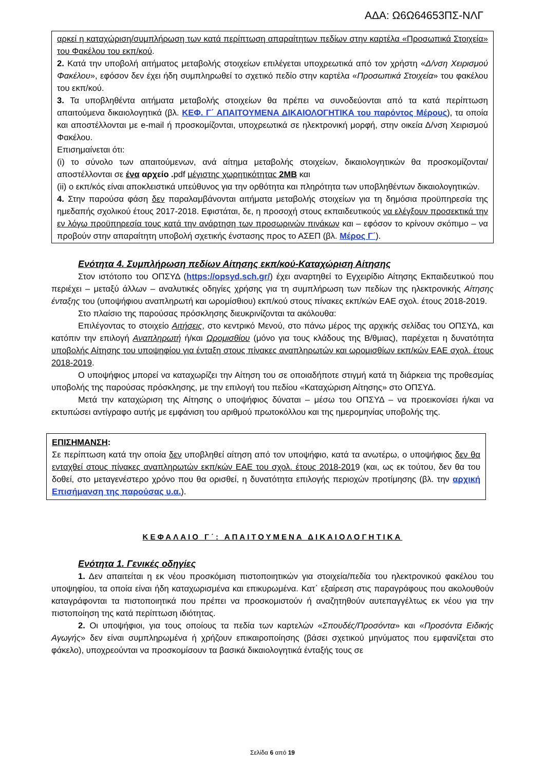ΑΔΑ: Ω6Ω64653ΠΣ-ΝΛΓ
αρκεί η καταχώριση/συμπλήρωση των κατά περίπτωση απαραίτητων πεδίων στην καρτέλα «Προσωπικά Στοιχεία» του Φακέλου του εκπ/κού.
2. Κατά την υποβολή αιτήματος μεταβολής στοιχείων επιλέγεται υποχρεωτικά από τον χρήστη «Δ/νση Χειρισμού Φακέλου», εφόσον δεν έχει ήδη συμπληρωθεί το σχετικό πεδίο στην καρτέλα «Προσωπικά Στοιχεία» του φακέλου του εκπ/κού.
3. Τα υποβληθέντα αιτήματα μεταβολής στοιχείων θα πρέπει να συνοδεύονται από τα κατά περίπτωση απαιτούμενα δικαιολογητικά (βλ. ΚΕΦ. Γ΄ ΑΠΑΙΤΟΥΜΕΝΑ ΔΙΚΑΙΟΛΟΓΗΤΙΚΑ του παρόντος Μέρους), τα οποία και αποστέλλονται με e-mail ή προσκομίζονται, υποχρεωτικά σε ηλεκτρονική μορφή, στην οικεία Δ/νση Χειρισμού Φακέλου.
Επισημαίνεται ότι:
(i) το σύνολο των απαιτούμενων, ανά αίτημα μεταβολής στοιχείων, δικαιολογητικών θα προσκομίζονται/αποστέλλονται σε ένα αρχείο . pdf μέγιστης χωρητικότητας 2MB και
(ii) ο εκπ/κός είναι αποκλειστικά υπεύθυνος για την ορθότητα και πληρότητα των υποβληθέντων δικαιολογητικών.
4. Στην παρούσα φάση δεν παραλαμβάνονται αιτήματα μεταβολής στοιχείων για τη δημόσια προϋπηρεσία της ημεδαπής σχολικού έτους 2017-2018. Εφιστάται, δε, η προσοχή στους εκπαιδευτικούς να ελέγξουν προσεκτικά την εν λόγω προϋπηρεσία τους κατά την ανάρτηση των προσωρινών πινάκων και – εφόσον το κρίνουν σκόπιμο – να προβούν στην απαραίτητη υποβολή σχετικής ένστασης προς το ΑΣΕΠ (βλ. Μέρος Γ΄).
Ενότητα 4. Συμπλήρωση πεδίων Αίτησης εκπ/κού-Καταχώριση Αίτησης
Στον ιστότοπο του ΟΠΣΥΔ (https://opsyd.sch.gr/) έχει αναρτηθεί το Εγχειρίδιο Αίτησης Εκπαιδευτικού που περιέχει – μεταξύ άλλων – αναλυτικές οδηγίες χρήσης για τη συμπλήρωση των πεδίων της ηλεκτρονικής Αίτησης ένταξης του (υποψήφιου αναπληρωτή και ωρομίσθιου) εκπ/κού στους πίνακες εκπ/κών ΕΑΕ σχολ. έτους 2018-2019.
Στο πλαίσιο της παρούσας πρόσκλησης διευκρινίζονται τα ακόλουθα:
Επιλέγοντας το στοιχείο Αιτήσεις, στο κεντρικό Μενού, στο πάνω μέρος της αρχικής σελίδας του ΟΠΣΥΔ, και κατόπιν την επιλογή Αναπληρωτή ή/και Ωρομισθίου (μόνο για τους κλάδους της Β/θμιας), παρέχεται η δυνατότητα υποβολής Αίτησης του υποψηφίου για ένταξη στους πίνακες αναπληρωτών και ωρομισθίων εκπ/κών ΕΑΕ σχολ. έτους 2018-2019.
Ο υποψήφιος μπορεί να καταχωρίζει την Αίτηση του σε οποιαδήποτε στιγμή κατά τη διάρκεια της προθεσμίας υποβολής της παρούσας πρόσκλησης, με την επιλογή του πεδίου «Καταχώριση Αίτησης» στο ΟΠΣΥΔ.
Μετά την καταχώριση της Αίτησης ο υποψήφιος δύναται – μέσω του ΟΠΣΥΔ – να προεικονίσει ή/και να εκτυπώσει αντίγραφο αυτής με εμφάνιση του αριθμού πρωτοκόλλου και της ημερομηνίας υποβολής της.
ΕΠΙΣΗΜΑΝΣΗ:
Σε περίπτωση κατά την οποία δεν υποβληθεί αίτηση από τον υποψήφιο, κατά τα ανωτέρω, ο υποψήφιος δεν θα ενταχθεί στους πίνακες αναπληρωτών εκπ/κών ΕΑΕ του σχολ. έτους 2018-2019 (και, ως εκ τούτου, δεν θα του δοθεί, στο μεταγενέστερο χρόνο που θα ορισθεί, η δυνατότητα επιλογής περιοχών προτίμησης (βλ. την αρχική Επισήμανση της παρούσας υ.α.).
ΚΕΦΑΛΑΙΟ Γ΄: ΑΠΑΙΤΟΥΜΕΝΑ ΔΙΚΑΙΟΛΟΓΗΤΙΚΑ
Ενότητα 1. Γενικές οδηγίες
1. Δεν απαιτείται η εκ νέου προσκόμιση πιστοποιητικών για στοιχεία/πεδία του ηλεκτρονικού φακέλου του υποψηφίου, τα οποία είναι ήδη καταχωρισμένα και επικυρωμένα. Κατ΄ εξαίρεση στις παραγράφους που ακολουθούν καταγράφονται τα πιστοποιητικά που πρέπει να προσκομιστούν ή αναζητηθούν αυτεπαγγέλτως εκ νέου για την πιστοποίηση της κατά περίπτωση ιδιότητας.
2. Οι υποψήφιοι, για τους οποίους τα πεδία των καρτελών «Σπουδές/Προσόντα» και «Προσόντα Ειδικής Αγωγής» δεν είναι συμπληρωμένα ή χρήζουν επικαιροποίησης (βάσει σχετικού μηνύματος που εμφανίζεται στο φάκελο), υποχρεούνται να προσκομίσουν τα βασικά δικαιολογητικά ένταξής τους σε
Σελίδα 6 από 19